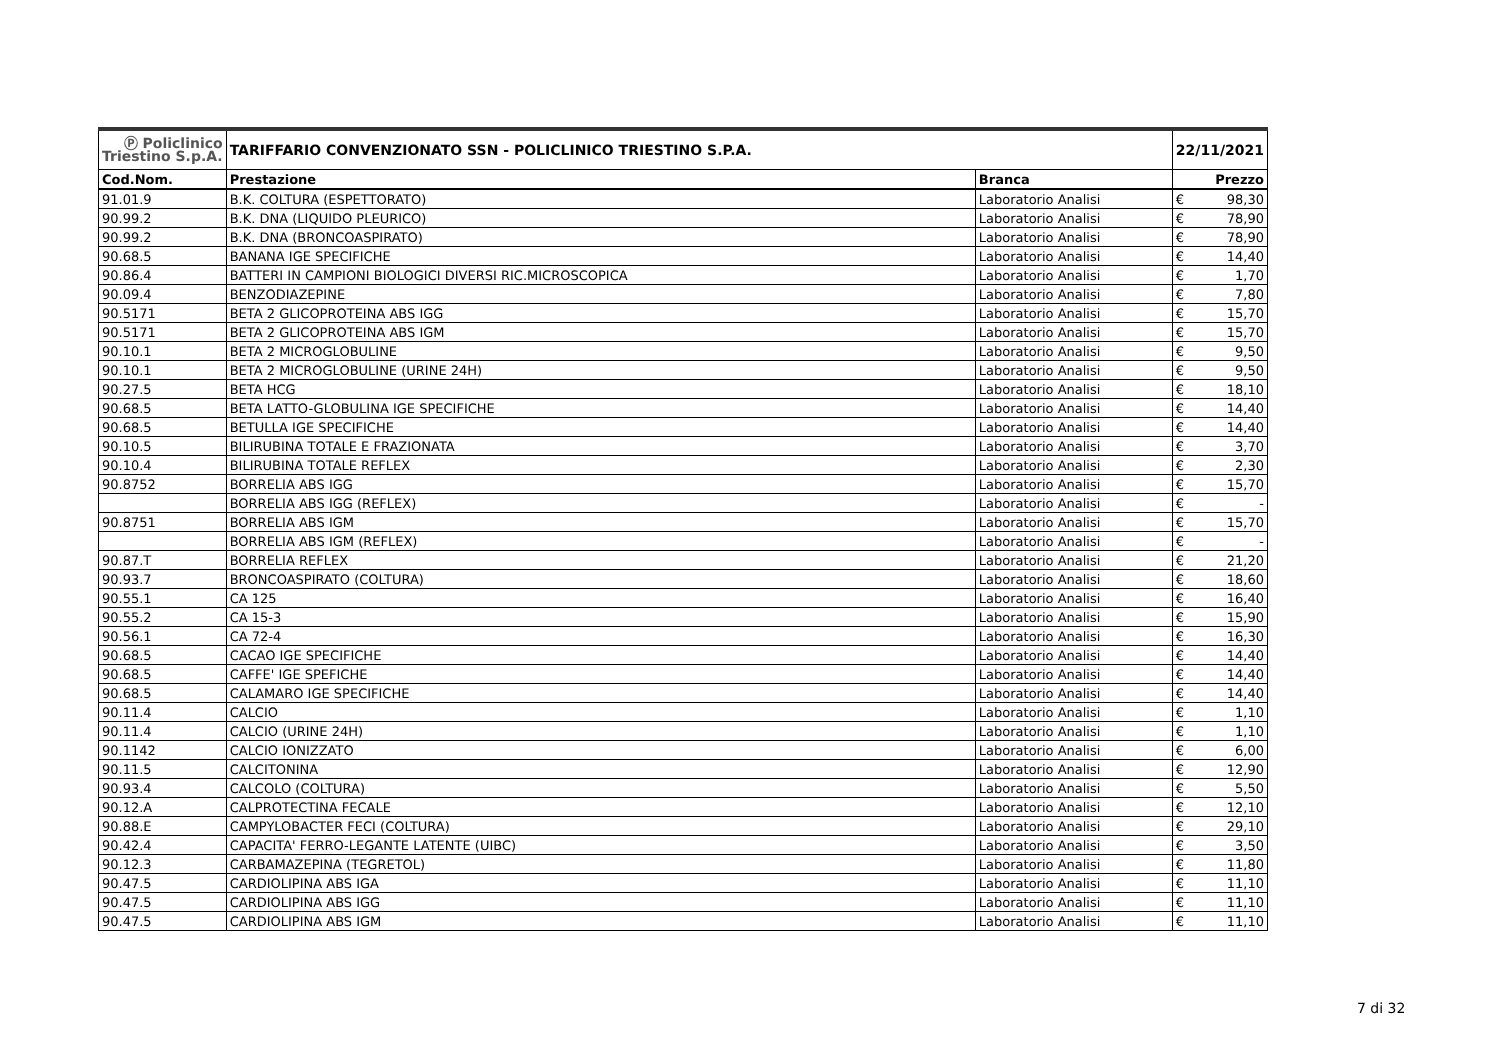| Ⓟ Policlinico Triestino S.p.A. | TARIFFARIO CONVENZIONATO SSN - POLICLINICO TRIESTINO S.P.A. | | 22/11/2021 | |
| Cod.Nom. | Prestazione | Branca | Prezzo | |
| 91.01.9 | B.K. COLTURA (ESPETTORATO) | Laboratorio Analisi | € | 98,30 |
| 90.99.2 | B.K. DNA (LIQUIDO PLEURICO) | Laboratorio Analisi | € | 78,90 |
| 90.99.2 | B.K. DNA (BRONCOASPIRATO) | Laboratorio Analisi | € | 78,90 |
| 90.68.5 | BANANA IGE SPECIFICHE | Laboratorio Analisi | € | 14,40 |
| 90.86.4 | BATTERI IN CAMPIONI BIOLOGICI DIVERSI RIC.MICROSCOPICA | Laboratorio Analisi | € | 1,70 |
| 90.09.4 | BENZODIAZEPINE | Laboratorio Analisi | € | 7,80 |
| 90.5171 | BETA 2 GLICOPROTEINA ABS IGG | Laboratorio Analisi | € | 15,70 |
| 90.5171 | BETA 2 GLICOPROTEINA ABS IGM | Laboratorio Analisi | € | 15,70 |
| 90.10.1 | BETA 2 MICROGLOBULINE | Laboratorio Analisi | € | 9,50 |
| 90.10.1 | BETA 2 MICROGLOBULINE (URINE 24H) | Laboratorio Analisi | € | 9,50 |
| 90.27.5 | BETA HCG | Laboratorio Analisi | € | 18,10 |
| 90.68.5 | BETA LATTO-GLOBULINA IGE SPECIFICHE | Laboratorio Analisi | € | 14,40 |
| 90.68.5 | BETULLA IGE SPECIFICHE | Laboratorio Analisi | € | 14,40 |
| 90.10.5 | BILIRUBINA TOTALE E FRAZIONATA | Laboratorio Analisi | € | 3,70 |
| 90.10.4 | BILIRUBINA TOTALE REFLEX | Laboratorio Analisi | € | 2,30 |
| 90.8752 | BORRELIA ABS IGG | Laboratorio Analisi | € | 15,70 |
| | BORRELIA ABS IGG (REFLEX) | Laboratorio Analisi | € | - |
| 90.8751 | BORRELIA ABS IGM | Laboratorio Analisi | € | 15,70 |
| | BORRELIA ABS IGM (REFLEX) | Laboratorio Analisi | € | - |
| 90.87.T | BORRELIA REFLEX | Laboratorio Analisi | € | 21,20 |
| 90.93.7 | BRONCOASPIRATO (COLTURA) | Laboratorio Analisi | € | 18,60 |
| 90.55.1 | CA 125 | Laboratorio Analisi | € | 16,40 |
| 90.55.2 | CA 15-3 | Laboratorio Analisi | € | 15,90 |
| 90.56.1 | CA 72-4 | Laboratorio Analisi | € | 16,30 |
| 90.68.5 | CACAO IGE SPECIFICHE | Laboratorio Analisi | € | 14,40 |
| 90.68.5 | CAFFE' IGE SPEFICHE | Laboratorio Analisi | € | 14,40 |
| 90.68.5 | CALAMARO IGE SPECIFICHE | Laboratorio Analisi | € | 14,40 |
| 90.11.4 | CALCIO | Laboratorio Analisi | € | 1,10 |
| 90.11.4 | CALCIO (URINE 24H) | Laboratorio Analisi | € | 1,10 |
| 90.1142 | CALCIO IONIZZATO | Laboratorio Analisi | € | 6,00 |
| 90.11.5 | CALCITONINA | Laboratorio Analisi | € | 12,90 |
| 90.93.4 | CALCOLO (COLTURA) | Laboratorio Analisi | € | 5,50 |
| 90.12.A | CALPROTECTINA FECALE | Laboratorio Analisi | € | 12,10 |
| 90.88.E | CAMPYLOBACTER FECI (COLTURA) | Laboratorio Analisi | € | 29,10 |
| 90.42.4 | CAPACITA' FERRO-LEGANTE LATENTE (UIBC) | Laboratorio Analisi | € | 3,50 |
| 90.12.3 | CARBAMAZEPINA (TEGRETOL) | Laboratorio Analisi | € | 11,80 |
| 90.47.5 | CARDIOLIPINA ABS IGA | Laboratorio Analisi | € | 11,10 |
| 90.47.5 | CARDIOLIPINA ABS IGG | Laboratorio Analisi | € | 11,10 |
| 90.47.5 | CARDIOLIPINA ABS IGM | Laboratorio Analisi | € | 11,10 |
7 di 32